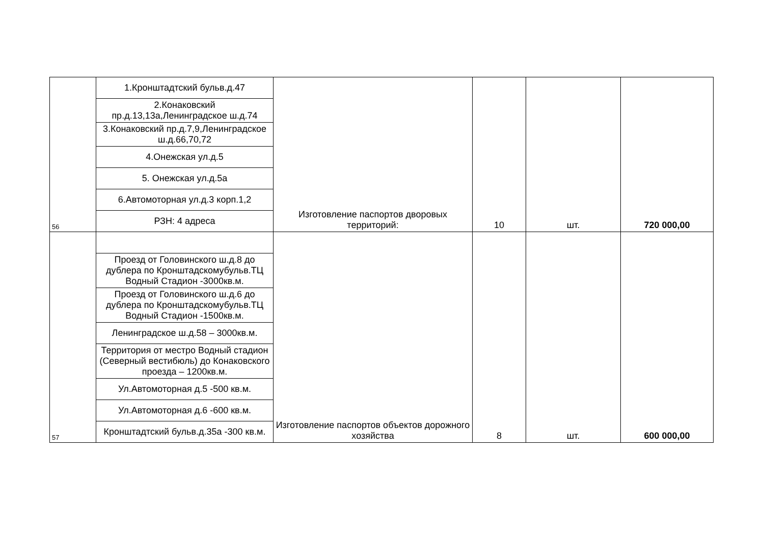| 56 | 1.Кронштадтский бульв.д.47 | Изготовление паспортов дворовых территорий: | 10 | шт. | 720 000,00 |
| | 2.Конаковский пр.д.13,13а,Ленинградское ш.д.74 | | | | |
| | 3.Конаковский пр.д.7,9,Ленинградское ш.д.66,70,72 | | | | |
| | 4.Онежская ул.д.5 | | | | |
| | 5. Онежская ул.д.5а | | | | |
| | 6.Автомоторная ул.д.3 корп.1,2 | | | | |
| | РЗН: 4 адреса | | | | |
| 57 | | Изготовление паспортов объектов дорожного хозяйства | 8 | шт. | 600 000,00 |
| | Проезд от Головинского ш.д.8 до дублера по Кронштадскомубульв.ТЦ Водный Стадион -3000кв.м. | | | | |
| | Проезд от Головинского ш.д.6 до дублера по Кронштадскомубульв.ТЦ Водный Стадион -1500кв.м. | | | | |
| | Ленинградское ш.д.58 – 3000кв.м. | | | | |
| | Территория от местро Водный стадион (Северный вестибюль) до Конаковского проезда – 1200кв.м. | | | | |
| | Ул.Автомоторная д.5 -500 кв.м. | | | | |
| | Ул.Автомоторная д.6 -600 кв.м. | | | | |
| | Кронштадтский бульв.д.35а -300 кв.м. | | | | |